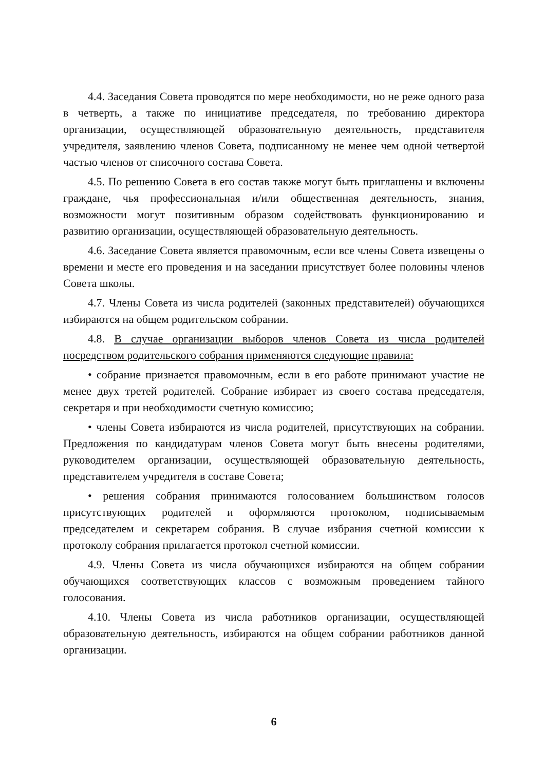4.4. Заседания Совета проводятся по мере необходимости, но не реже одного раза в четверть, а также по инициативе председателя, по требованию директора организации, осуществляющей образовательную деятельность, представителя учредителя, заявлению членов Совета, подписанному не менее чем одной четвертой частью членов от списочного состава Совета.
4.5. По решению Совета в его состав также могут быть приглашены и включены граждане, чья профессиональная и/или общественная деятельность, знания, возможности могут позитивным образом содействовать функционированию и развитию организации, осуществляющей образовательную деятельность.
4.6. Заседание Совета является правомочным, если все члены Совета извещены о времени и месте его проведения и на заседании присутствует более половины членов Совета школы.
4.7. Члены Совета из числа родителей (законных представителей) обучающихся избираются на общем родительском собрании.
4.8. В случае организации выборов членов Совета из числа родителей посредством родительского собрания применяются следующие правила:
• собрание признается правомочным, если в его работе принимают участие не менее двух третей родителей. Собрание избирает из своего состава председателя, секретаря и при необходимости счетную комиссию;
• члены Совета избираются из числа родителей, присутствующих на собрании. Предложения по кандидатурам членов Совета могут быть внесены родителями, руководителем организации, осуществляющей образовательную деятельность, представителем учредителя в составе Совета;
• решения собрания принимаются голосованием большинством голосов присутствующих родителей и оформляются протоколом, подписываемым председателем и секретарем собрания. В случае избрания счетной комиссии к протоколу собрания прилагается протокол счетной комиссии.
4.9. Члены Совета из числа обучающихся избираются на общем собрании обучающихся соответствующих классов с возможным проведением тайного голосования.
4.10. Члены Совета из числа работников организации, осуществляющей образовательную деятельность, избираются на общем собрании работников данной организации.
6